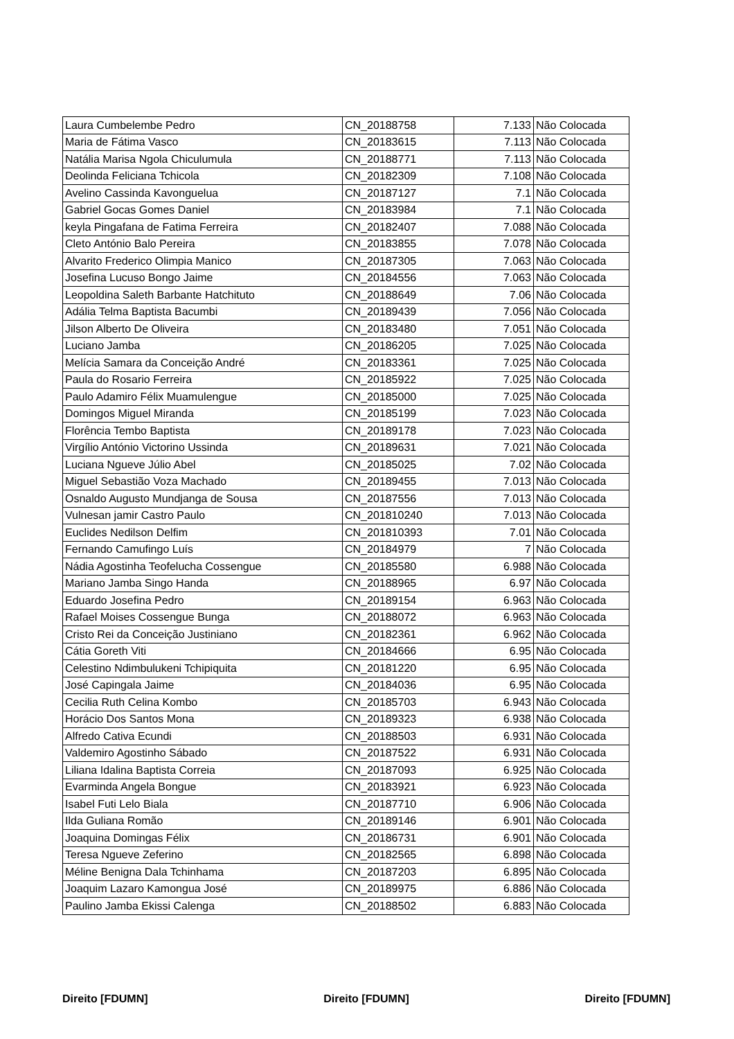| Laura Cumbelembe Pedro | CN_20188758 | 7.133 | Não Colocada |
| Maria de Fátima Vasco | CN_20183615 | 7.113 | Não Colocada |
| Natália Marisa Ngola Chiculumula | CN_20188771 | 7.113 | Não Colocada |
| Deolinda Feliciana Tchicola | CN_20182309 | 7.108 | Não Colocada |
| Avelino Cassinda Kavonguelua | CN_20187127 | 7.1 | Não Colocada |
| Gabriel Gocas Gomes Daniel | CN_20183984 | 7.1 | Não Colocada |
| keyla Pingafana de Fatima Ferreira | CN_20182407 | 7.088 | Não Colocada |
| Cleto António Balo Pereira | CN_20183855 | 7.078 | Não Colocada |
| Alvarito Frederico Olimpia Manico | CN_20187305 | 7.063 | Não Colocada |
| Josefina Lucuso Bongo Jaime | CN_20184556 | 7.063 | Não Colocada |
| Leopoldina Saleth Barbante Hatchituto | CN_20188649 | 7.06 | Não Colocada |
| Adália Telma Baptista Bacumbi | CN_20189439 | 7.056 | Não Colocada |
| Jilson Alberto De Oliveira | CN_20183480 | 7.051 | Não Colocada |
| Luciano Jamba | CN_20186205 | 7.025 | Não Colocada |
| Melícia Samara da Conceição André | CN_20183361 | 7.025 | Não Colocada |
| Paula do Rosario Ferreira | CN_20185922 | 7.025 | Não Colocada |
| Paulo Adamiro Félix Muamulengue | CN_20185000 | 7.025 | Não Colocada |
| Domingos Miguel Miranda | CN_20185199 | 7.023 | Não Colocada |
| Florência Tembo Baptista | CN_20189178 | 7.023 | Não Colocada |
| Virgílio António Victorino Ussinda | CN_20189631 | 7.021 | Não Colocada |
| Luciana Ngueve Júlio Abel | CN_20185025 | 7.02 | Não Colocada |
| Miguel Sebastião Voza Machado | CN_20189455 | 7.013 | Não Colocada |
| Osnaldo Augusto Mundjanga de Sousa | CN_20187556 | 7.013 | Não Colocada |
| Vulnesan jamir Castro Paulo | CN_201810240 | 7.013 | Não Colocada |
| Euclides Nedilson Delfim | CN_201810393 | 7.01 | Não Colocada |
| Fernando Camufingo Luís | CN_20184979 | 7 | Não Colocada |
| Nádia Agostinha Teofelucha Cossengue | CN_20185580 | 6.988 | Não Colocada |
| Mariano Jamba Singo Handa | CN_20188965 | 6.97 | Não Colocada |
| Eduardo Josefina Pedro | CN_20189154 | 6.963 | Não Colocada |
| Rafael Moises Cossengue Bunga | CN_20188072 | 6.963 | Não Colocada |
| Cristo Rei da Conceição Justiniano | CN_20182361 | 6.962 | Não Colocada |
| Cátia Goreth Viti | CN_20184666 | 6.95 | Não Colocada |
| Celestino Ndimbulukeni Tchipiquita | CN_20181220 | 6.95 | Não Colocada |
| José Capingala Jaime | CN_20184036 | 6.95 | Não Colocada |
| Cecilia Ruth Celina Kombo | CN_20185703 | 6.943 | Não Colocada |
| Horácio Dos Santos Mona | CN_20189323 | 6.938 | Não Colocada |
| Alfredo Cativa Ecundi | CN_20188503 | 6.931 | Não Colocada |
| Valdemiro Agostinho Sábado | CN_20187522 | 6.931 | Não Colocada |
| Liliana Idalina Baptista Correia | CN_20187093 | 6.925 | Não Colocada |
| Evarminda Angela Bongue | CN_20183921 | 6.923 | Não Colocada |
| Isabel Futi Lelo Biala | CN_20187710 | 6.906 | Não Colocada |
| Ilda Guliana Romão | CN_20189146 | 6.901 | Não Colocada |
| Joaquina Domingas Félix | CN_20186731 | 6.901 | Não Colocada |
| Teresa Ngueve Zeferino | CN_20182565 | 6.898 | Não Colocada |
| Méline Benigna Dala Tchinhama | CN_20187203 | 6.895 | Não Colocada |
| Joaquim Lazaro Kamongua José | CN_20189975 | 6.886 | Não Colocada |
| Paulino Jamba Ekissi Calenga | CN_20188502 | 6.883 | Não Colocada |
Direito [FDUMN] Direito [FDUMN] Direito [FDUMN]